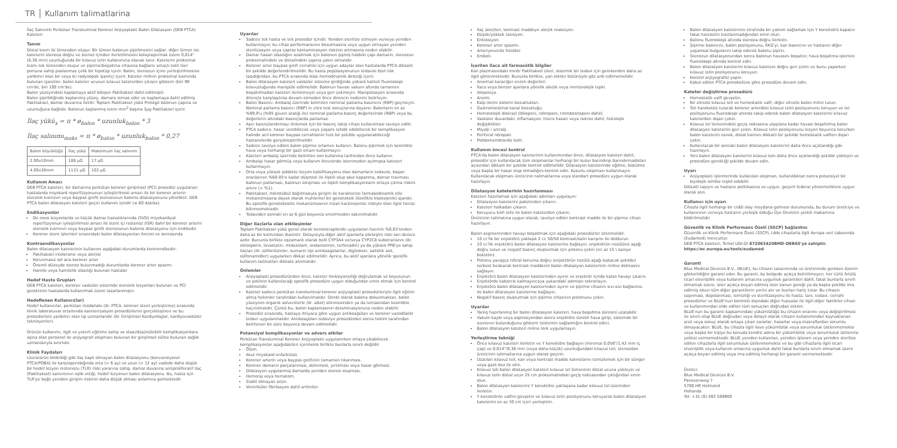TR │ Kullanım talimatlarina
İlaç Salınımlı Perkütan Transluminal Koroner Anjiyoplasti Balon Dilatasyon (DEB PTCA) Kateteri
Tanım
Distal kısım iki lümenden oluşur. Bir lümen balonun şişirilmesini sağlar, diğer lümen ise kateterin stenoza doğru ve stenoz içinden ilerletilmesini kolaylaştırmak üzere 0,014" (0,36 mm) uzunluğunda bir kılavuz telin kullanımına olanak tanır. Kateterin proksimal kısmı tek lümenden oluşur ve şişirme/boşaltma cihazına bağlantı amaçlı tekli lüer portuna sahip paslanmaz çelik bir hipotüp içerir. Balon, stenozun içine yerleştirilmesine yardımcı olan bir veya iki radyoopak işaretçi içerir. Kateter milinin proksimal kısmında bulunan işaretler, balon kateter ucunun kılavuz kateterden çıkışını gösterir (biri 90 cm'de, biri 100 cm'de).
Balon yüzeyindeki kaplamaya aktif bileşen Paklitaksel dahil edilmiştir.
Balon şişirildiğinde kaplanmış yüzey, damara temas eder ve kaplamaya dahil edilmiş Paklitaksel, damar duvarına iletilir. Toplam Paklitaksel yükü Protégé balonun çapına ve uzunluğuna bağlıdır. Balonun kaplanmış kısmı mm<sup>2</sup> başına 3µg Paklitaksel içerir.
İlaç yükü<sub>x</sub> = π * ø<sub>balon</sub> * uzunluk<sub>balon</sub> * 3
İlaç salınımı<sub>maks</sub> = π * ø<sub>balon</sub> * uzunluk<sub>balon</sub> * 0,27
| Balon büyüklüğü | İlaç yükü | Maksimum ilaç salınımı |
| 2.00x10mm | 188 µG | 17 µG |
| 4.00x30mm | 1131 µG | 102 µG |
Kullanım Amacı
DEB PTCA kateteri, bir damarına perkütan koroner girişimsel (PCI) prosedür uygulanan hastalarda miyokard reperfüzyonunun iyileştirilmesi amacı ile bir koroner arterin stenotik kısmının veya baypas grefti stenozunun balonla dilatasyonuna yöneliktir. DEB PTCA balon dilatasyon kateteri geçici kullanım içindir (≤ 60 dakika).
Endikasyonlar
De novo lezyonlarda ve küçük damar hastalıklarında (SVD) miyokardiyal reperfüzyonun iyileştirilmesi amacı ile stent içi restenoz (ISR) dahil bir koroner arterin stenotik kısmının veya baypas grefti stenozunun balonla dilatasyonu için endikedir.
Koroner stent işlemleri sırasındaki balon dilatasyonları öncesi ve sonrasında
Kontraendikasyonlar
Balon dilatasyon kateterinin kullanımı aşağıdaki durumlarda kontrendikedir:
Paklitaksel intoleransı veya alerjisi
Korunmasız sol ana koroner arter
Önemli düzeyde stenoz bulunmadığı durumlarda koroner arter spazmı
Hamile veya hamilelik olasılığı bulunan hastalar
Hedef Hasta Grupları
DEB PTCA kateteri, koroner vasküler sistemde stenotik lezyonları bulunan ve PCI gerektiren hastalarda kullanılmak üzere tasarlanmıştır.
Hedeflenen Kullanıcı(lar)
Hedef kullanıcılar, perkütan müdahale (ör. PTCA, koroner stent yerleştirme) sırasında klinik laboratuvar ortamında kateterizasyon prosedürlerini gerçekleştiren ve bu prosedürlere yardımcı olan tıp uzmanlarıdır (ör. Girişimsel Kardiyologlar, kardiyovasküler teknisyenler).
Ürünün kullanımı, ilgili ve yeterli eğitime sahip ve olası/düşünülebilir komplikasyonlara aşina olan personel ile anjiyografi ekipmanı bulunan bir girişimsel süitte bulunan sağlık uzmanlarıyla sınırlıdır.
Klinik Faydaları
Literatürün bildirdiği gibi ilaç kaplı olmayan balon dilatasyonu (konvansiyonel PTCA/POBA) ile karşılaştırıldığında orta (> 6 ay) ve uzun (> 12 ay) vadede daha düşük bir hedef lezyon restenozu (TLR) riski yararına sahip, damar duvarına antiproliferatif ilaç (Paklitaksel) salınımının eşlik ettiği, hedef lezyonun balon dilatasyonu. Bu, hasta için TLR'ye bağlı yeniden girişim riskinin daha düşük olması anlamına gelmektedir.
Uyarılar
Sadece tek hasta ve tek prosedür içindir. Yeniden sterilize etmeyin ve/veya yeniden kullanmayın; bu cihaz performansının bozulmasına veya uygun olmayan yeniden sterilizasyon veya çapraz kontaminasyon riskinin artmasına neden olabilir.
Damar hasarı olasılığını azaltmak için balonun şişmiş haldeki çapı damarın, stenozun proksimalindeki ve distalindeki çapına yakın olmalıdır.
Koroner arter baypas greft cerrahisi için uygun adaylar olan hastalarda PTCA dikkatli bir şekilde değerlendirilmelidir. Bu hasta popülasyonunun tedavisi özel risk taşıdığından, bu PTCA sırasında olası hemodinamik desteği içerir.
Balon dilatasyon kateteri vasküler sisteme girdiğinde yüksek kaliteli fluoroskopi kılavuzluğunda manipüle edilmelidir. Balonun havası vakum altında tamamen boşaltılmadan kateteri ilerletmeyin veya geri çekmeyin. Manipülasyon sırasında dirençle karşılaşılırsa devam etmeden önce direncin nedenini belirleyin.
Balon Basıncı: Ambalaj üzerinde belirtilen nominal patlama basıncını (RBP) geçmeyin. Nominal patlama basıncı (RBP) in vitro test sonuçlarına dayanır. Balonların en az %99,9'u (%95 güven aralığı ile) nominal patlama basınç değerlerinde (RBP) veya bu değerlerin altındaki basınçlarda patlamaz.
Aşırı basınçlandırmayı önlemek için bir basınç takip cihazı kullanılması tavsiye edilir.
PTCA sadece, hasar verebilecek veya yaşamı tehdit edebilecek bir komplikasyon halinde acil koroner baypas cerrahisinin hızlı bir şekilde uygulanabileceği hastanelerde gerçekleştirilmelidir.
Sadece tavsiye edilen balon şişirme ortamını kullanın. Balonu şişirmek için kesinlikle hava veya herhangi bir gazlı ortam kullanmayın.
Kateteri ambalaj üzerinde belirtilen son kullanma tarihinden önce kullanın.
Ambalajı hasar görmüş veya kullanım öncesinde istenmeden açılmışsa kateteri kullanmayın.
Orta veya yüksek şiddette lezyon kalsifikasyonu olan damarların tedavisi, başarı oranlarının %60-85'e kadar düşmesi ile ilişkili olup akut kapanma, damar travması, balonun patlaması, balonun sıkışması ve ilişkili komplikasyonların ortaya çıkma riskini artırır (< %1).
Paklitaksel, mikrotübül dağılmasıyla girişim ile karakterize farmakodinamik etki mekanizmasına dayalı olarak muhtemel bir genotoksik (özellikle klastojenik) ajandır. Bu spesifik genotoksisite mekanizmasının insan karsinojenite riskiyle olan ilgisi henüz bilinmemektedir.
Tedaviden sonraki en az 6 gün boyunca emzirmeden sakınılmalıdır.
Diğer ilaçlarla olan etkileşimler
Toplam Paklitaksel yükü genel olarak kemoterapilerde uygulanan hacmin %0,03'sinden daha az bir kısmından ibarettir. Dolayısıyla diğer aktif ajanlarla etkileşim riski son derece azdır. Bununla birlikte eşzamanlı olarak belli CYP3A4 ve/veya CYP2C8 substratlarını (ör. siklosporin, lovastatin, midazolam, ondansetron, terfenadin) ya da yüksek PPB'ye sahip ilaçları (ör. sülfonilüreler, kumarin tipi antikoagülanlar, digitoksin, salisilik asit, sülfonamidler) uygularken dikkat edilmelidir. Ayrıca, bu aktif ajanlara yönelik spesifik kullanım talimatları dikkate alınmalıdır.
Önlemler
Anjiyoplasti prosedüründen önce, kateter fonksiyonelliği doğrulamak ve boyutunun ve şeklinin kullanılacağı spesifik prosedüre uygun olduğundan emin olmak için kontrol edilmelidir.
Kateter sadece perkütan transluminal koroner anjiyoplasti prosedürleriyle ilgili eğitim almış hekimler tarafından kullanılmalıdır. Direkt olarak balona dokunmaktan, balon yüzeyinin organik solventlerle (ör. alkol) silinmesinden ya da temasından kesinlikle kaçınılmalıdır. Çünkü bu, balon kaplamasının delaminasyonuna neden olabilir.
Prosedür sırasında, hastaya ihtiyaca göre uygun antikoagülan ve koroner vazodilatör tedavi uygulanmalıdır. Antikoagülan tedaviye prosedürden sonra hekim tarafından belirlenen bir süre boyunca devam edilmelidir.
Potansiyel komplikasyonlar ve advers etkiler
Perkütan Transluminal Koroner Anjiyoplasti uygulanırken ortaya çıkabilecek komplikasyonlar aşağıdakileri içermekle birlikte bunlarla sınırlı değildir
Ölüm.
Akut miyokard enfarktüsü.
Koroner arterin veya baypas greftinin tamamen tıkanması.
Koroner damarın parçalanması, delinmesi, yırtılması veya hasar görmesi.
Dilatasyon uygulanmış damarda yeniden stenoz oluşması.
Hemoraj veya hematom.
Stabil olmayan anjin.
Ventriküler fibrilasyon dahil aritmiler.
İlaç alerjileri, kontrast maddeye alerjik reaksiyon.
Düşük/yüksek tansiyon.
Enfeksiyon.
Koroner arter spazmı.
Arteriyovenöz fistüller.
Emboli.
İçerilen ilaca ait farmasötik bilgiler
Kan plazmasındaki minör Paklitaksel izleri, sistemik bir tedavi için gerekenden daha az ilgili görünmektedir. Bununla birlikte, yan etkiler bütünüyle göz ardı edilmemelidir.
Anormal karaciğer enzim değerleri.
İlaca veya benzer ajanlara yönelik alerjik veya immünolojik tepki.
Alopesiya.
Anemi.
Kalp iletim sistemi bozuklukları.
Gastrointestinal kanal bozukluğu.
Hematolojik diskrazi (lökopeni, nötropeni, trombositopeni dahil).
Vasküler duvardaki, inflamasyon, hücre hasarı veya nekroz dahil, histolojik değişiklikler.
Miyalji / artralji.
Periferal nöropati.
Psödomembranöz kolit.
Kullanım öncesi kontrol
PTCA'da balon dilatasyon kateterinin kullanımından önce, dilatasyon kateteri dahil, prosedür için kullanılacak tüm ekipmanlar herhangi bir kusur barındırıp barındırmadıkları açısından dikkatli bir şekilde kontrol edilmelidir. Dilatasyon kateterinde eğilme, bükülme veya başka bir hasar olup olmadığını kontrol edin. Kusurlu ekipmanı kullanmayın. Kullanılacak ekipmanı üreticinin talimatlarına veya standart prosedüre uygun olarak hazırlayın.
Dilatasyon kateterinin hazırlanması
Kateteri hazırlamak için aşağıdaki adımları uygulayın:
Dilatasyon kateterini paketinden çıkarın.
Kateteri halkadan çıkarın.
Koruyucu kılıfı stile ile balon kateterden çıkarın.
Üreticinin talimatına uygun olarak, tavsiye edilen kontrast madde ile bir şişirme cihazı hazırlayın.
Balon segmentinden havayı boşaltmak için aşağıdaki prosedürler izlenmelidir.
10 cc'lik bir enjektörü yaklaşık 2 cc 50/50 kontrast/salin karışımı ile doldurun.
10 cc'lik enjektörü balon dilatasyon kateterine bağlayın, enjektörün nozülünü aşağı doğru tutun ve negatif basınç oluşturmak için pistonu çekin (en az 15 \ saniye bekletin).
Pistonu yavaşça nötral konuma doğru (enjektörün nozülü aşağı bakacak şekilde) serbest bırakarak kontrast maddenin balon dilatasyon kateterinin miline dolmasını sağlayın.
Enjektörü balon dilatasyon kateterinden ayırın ve enjektör içinde kalan havayı çıkarın.
Enjektörde kabarcık kalmayıncaya yukarıdaki adımları tekrarlayın.
Enjektörü balon dilatasyon kateterinden ayırın ve şişirme cihazını sıvı-sıvı bağlantısı ile balon dilatasyon kateterine bağlayın.
Negatif basınç oluşturmak için şişirme cihazının pistonunu çekin.
Uyarılar
Yanlış hazırlanmış bir balon dilatasyon kateteri, hava boşaltma süresini uzatabilir.
Vakum kaybı veya aspirasyondan sonra enjektöre sürekli hava girişi, sistemde bir sızıntının bulunduğunu gösterir (sistemin sağlamlığını kontrol edin).
Balon dilatasyon kateteri miline tork uygulamayın.
Yerleştirme tekniği
Önce kılavuz kateteri ilerletin ve Y konektöre bağlayın (minimal 0,056"/1,42 mm iç çap) ve 0,014"/0,36 mm (veya daha küçük) uzunluğundaki kılavuz teli, stenozdan üreticinin talimatlarına uygun olarak geçirin.
Uzatılan kılavuz teli, kan veya kontrast madde kalıntılarını temizlemek için bir sünger veya gazlı bez ile silin.
Kılavuz teli balon dilatasyon kateteri kılavuz tel lümeninin distal ucuna yükleyin ve kılavuz telin distal ucun 25 cm proksimalindeki geçiş noktasından çıktığından emin olun.
Balon dilatasyon kateterini Y konektöre yaklaşana kadar kılavuz tel üzerinden ilerletin.
Y konektörün valfini gevşetin ve kılavuz telin pozisyonunu koruyarak balon dilatasyon kateterini en az 30 cm içeri yerleştirin.
Balon dilatasyon kateterinin etrafında bir yalıtım sağlamak için Y konektörü kapatın fakat hareketin kısıtlanmadığından emin olun.
Balonu fluoroskopi altında stenoza doğru ilerletin.
Şişirme basıncını, balon pozisyonunu, EKG'yi, kan basıncını ve hastanın diğer yaşamsal bulgularını takip ederek balonu şişirin.
Stenozun dilatasyonundan sonra balonun havasını boşaltın; hava boşaltma işlemini fluoroskopi altında kontrol edin.
Balon dilatasyon kateterini kılavuz katetere doğru geri çekin ve bunu yaparken kılavuz telin pozisyonunu koruyun.
Kontrol anjiyografisi yapın.
Kabul edilen PTCA protokolüne göre prosedüre devam edin.
Kateter değiştirme prosedürü
Hemostatik valfi gevşetin.
Bir elinizle kılavuz teli ve hemostatik valfi, diğer elinizle balon milini tutun.
Teli hareketsiz tutarak koroner arterdeki kılavuz telin pozisyonunu koruyun ve tel pozisyonunu fluoroskopi altında takip ederek balon dilatasyon kateterini kılavuz kateterden dışarı çekin.
Kılavuz tel lümenindeki geçiş noktasına ulaşılana kadar havası boşaltılmış balon dilatasyon kateterini geri çekin. Kılavuz telin pozisyonunu lezyon boyunca korurken balon kateterin esnek, distal kısmını dikkatli bir şekilde hemostatik valften dışarı çekin.
Kullanılacak bir sonraki balon dilatasyon kateterini daha önce açıklandığı gibi hazırlayın.
Yeni balon dilatasyon kateterini kılavuz tele daha önce açıklandığı şekilde yükleyin ve prosedüre gerektiği şekilde devam edin.
Uyarı
Anjiyoplasti işlemlerinde kullanılan ekipman, kullanıldıktan sonra potansiyel bir biyolojik tehlike teşkil edebilir.
Dikkatli taşıyın ve hastane politikasına ve uygun, geçerli federal yönetmeliklere uygun olarak atın.
Kullanıcı için uyarı
Cihazla ilgili herhangi bir ciddi olay meydana gelmesi durumunda, bu durum üreticiye ve kullanıcının ve/veya hastanın yerleşik olduğu Üye Devletin yetkili makamına bildirilmelidir.
Güvenlik ve Klinik Performans Özeti (SSCP) bağlantısı
Güvenlik ve Klinik Performans Özeti (SSCP), tıbbi cihazlarla ilgili Avrupa veri tabanında (Eudamed) mevcuttur.
DEB PTCA kateteri, Temel UDI-DI 872063420BMD-DEB6S'ye sahiptir.
https://ec.europa.eu/tools/eudamed
Garanti
Blue Medical Devices B.V., (BLUE), bu cihazın tasarımında ve üretiminde gereken özenin gösterildiğini garanti eder. Bu garanti, bu belgede açıkça belirtilmeyen, her türlü örtülü ticari elverişlilik veya kullanım amacına uygunluk garantileri dahil, fakat bunlarla sınırlı olmamak üzere, ister açıkça beyan edilmiş ister kanun gereği ya da başka şekilde ima edilmiş olsun tüm diğer garantilerin yerini alır ve bunları hariç tutar. Bu cihazın taşınması, depolanması, temizliği ve sterilizasyonu ile hasta, tanı, tedavi, cerrahi prosedürler ve BLUE'nun kontrolü dışındaki diğer hususlar ile ilgili diğer faktörler cihazı ve kullanımından elde edilen tüm sonuçları doğrudan etkiler.
BLUE'nun bu garanti kapsamındaki yükümlülüğü bu cihazın onarımı veya değiştirilmesi ile sınırlı olup BLUE doğrudan veya dolaylı olarak cihazın kullanımından kaynaklanan arızi veya sonuç olarak ortaya çıkan zararlar, hasarlar veya masraflardan sorumlu olmayacaktır. BLUE, bu cihazla ilgili ilave yükümlülük veya sorumluluk üstlenmemekte veya başka bir kişiye bu konuda kendisi adına bir yükümlülük veya sorumluluk üstlenme yetkisi vermemektedir. BLUE yeniden kullanılan, yeniden işlenen veya yeniden sterilize edilen cihazlarla ilgili sorumluluk üstlenmemekte ve bu gibi cihazlarla ilgili ticari elverişlilik veya kullanım amacına uygunluk dahil fakat bunlarla sınırlı olmamak üzere açıkça beyan edilmiş veya ima edilmiş herhangi bir garanti vermemektedir.
Üretici:
Blue Medical Devices B.V.
Panovenweg 7
5708 HR Helmond
Hollanda
Tel: +31 (0) 492 588900